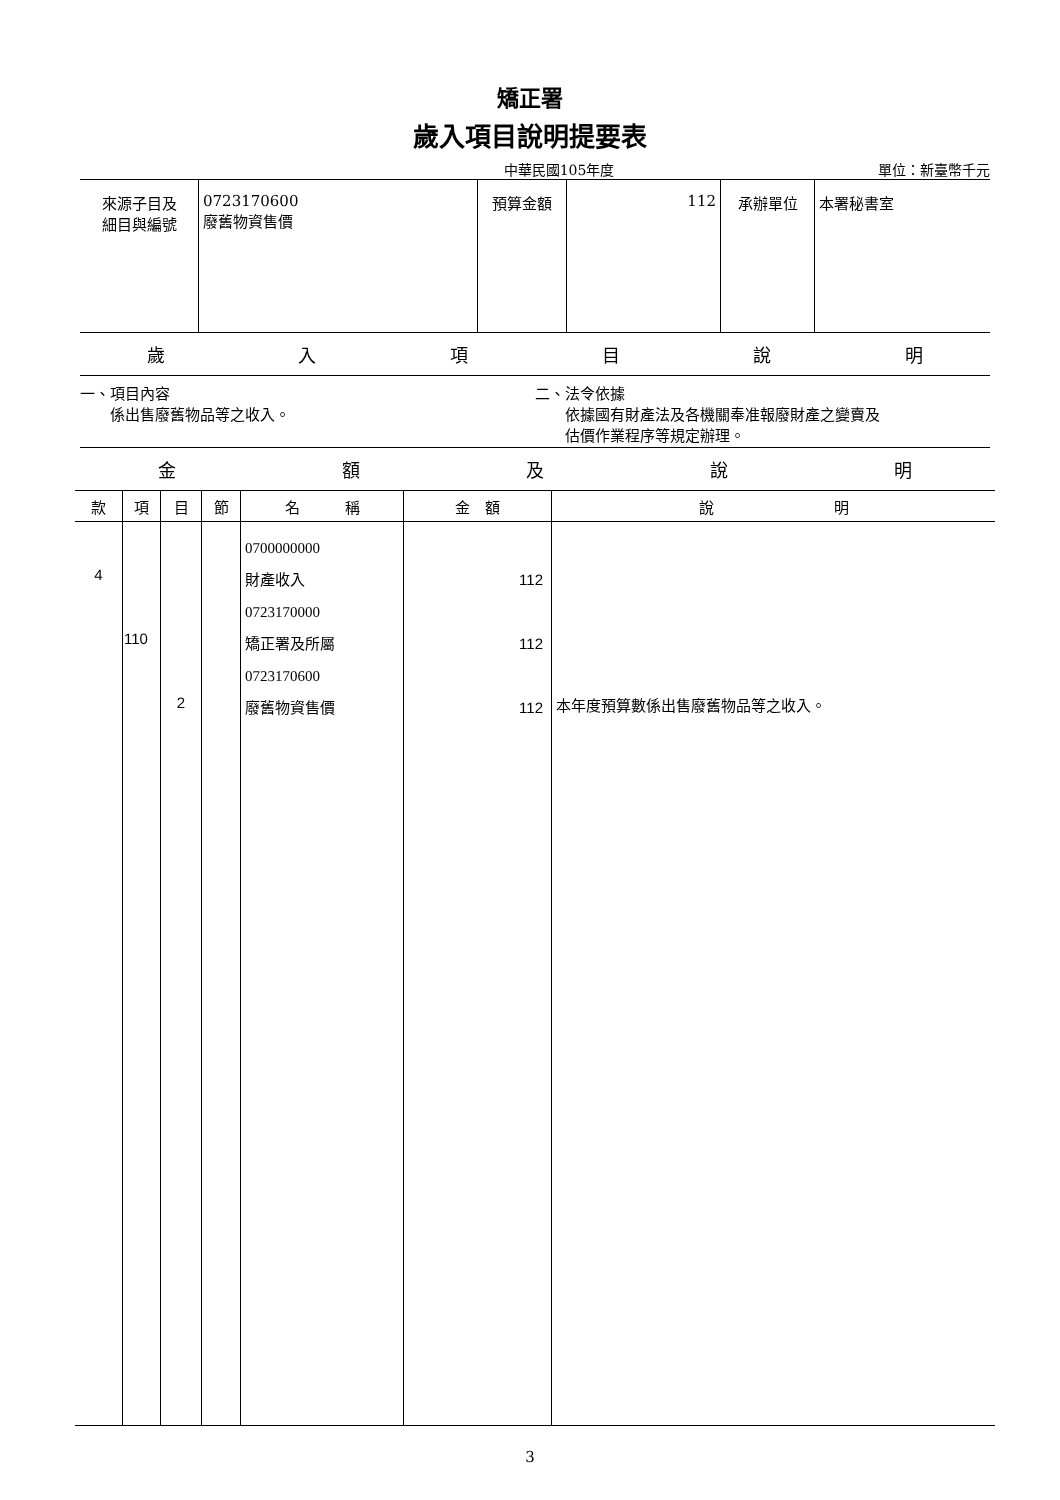矯正署
歲入項目說明提要表
中華民國105年度 單位：新臺幣千元
| 來源子目及 細目與編號 | 0723170600 廢舊物資售價 | 預算金額 | 112 | 承辦單位 | 本署秘書室 |
歲入項目說明
一、項目內容
  係出售廢舊物品等之收入。
二、法令依據
  依據國有財產法及各機關奉准報廢財產之變賣及
  估價作業程序等規定辦理。
金額及說明
| 款 | 項 | 目 | 節 | 名 稱 | 金 額 | 說 明 |
| --- | --- | --- | --- | --- | --- | --- |
| 4 | 110 | 2 | | 0700000000 財產收入 0723170000 矯正署及所屬 0723170600 廢舊物資售價 | 112 112 112 | 本年度預算數係出售廢舊物品等之收入。 |
3